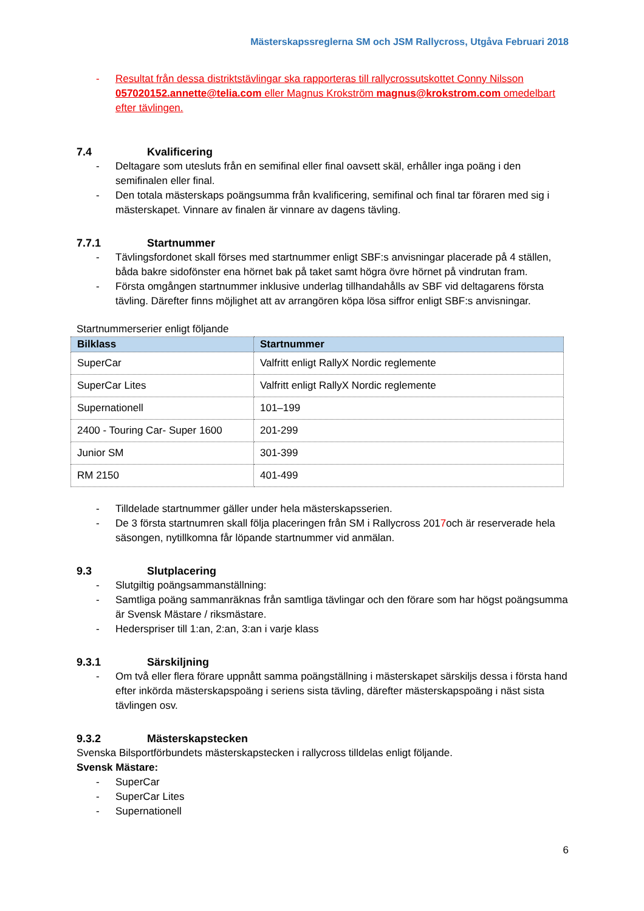Mästerskapssreglerna SM och JSM Rallycross, Utgåva Februari 2018
- Resultat från dessa distriktstävlingar ska rapporteras till rallycrossutskottet Conny Nilsson 057020152.annette@telia.com eller Magnus Krokström magnus@krokstrom.com omedelbart efter tävlingen.
7.4 Kvalificering
- Deltagare som utesluts från en semifinal eller final oavsett skäl, erhåller inga poäng i den semifinalen eller final.
- Den totala mästerskaps poängsumma från kvalificering, semifinal och final tar föraren med sig i mästerskapet. Vinnare av finalen är vinnare av dagens tävling.
7.7.1 Startnummer
- Tävlingsfordonet skall förses med startnummer enligt SBF:s anvisningar placerade på 4 ställen, båda bakre sidofönster ena hörnet bak på taket samt högra övre hörnet på vindrutan fram.
- Första omgången startnummer inklusive underlag tillhandahålls av SBF vid deltagarens första tävling. Därefter finns möjlighet att av arrangören köpa lösa siffror enligt SBF:s anvisningar.
Startnummerserier enligt följande
| Bilklass | Startnummer |
| --- | --- |
| SuperCar | Valfritt enligt RallyX Nordic reglemente |
| SuperCar Lites | Valfritt enligt RallyX Nordic reglemente |
| Supernationell | 101–199 |
| 2400 - Touring Car- Super 1600 | 201-299 |
| Junior SM | 301-399 |
| RM 2150 | 401-499 |
- Tilldelade startnummer gäller under hela mästerskapsserien.
- De 3 första startnumren skall följa placeringen från SM i Rallycross 2017och är reserverade hela säsongen, nytillkomna får löpande startnummer vid anmälan.
9.3 Slutplacering
- Slutgiltig poängsammanställning:
- Samtliga poäng sammanräknas från samtliga tävlingar och den förare som har högst poängsumma är Svensk Mästare / riksmästare.
- Hederspriser till 1:an, 2:an, 3:an i varje klass
9.3.1 Särskiljning
- Om två eller flera förare uppnått samma poängställning i mästerskapet särskiljs dessa i första hand efter inkörda mästerskapspoäng i seriens sista tävling, därefter mästerskapspoäng i näst sista tävlingen osv.
9.3.2 Mästerskapstecken
Svenska Bilsportförbundets mästerskapstecken i rallycross tilldelas enligt följande.
Svensk Mästare:
- SuperCar
- SuperCar Lites
- Supernationell
6